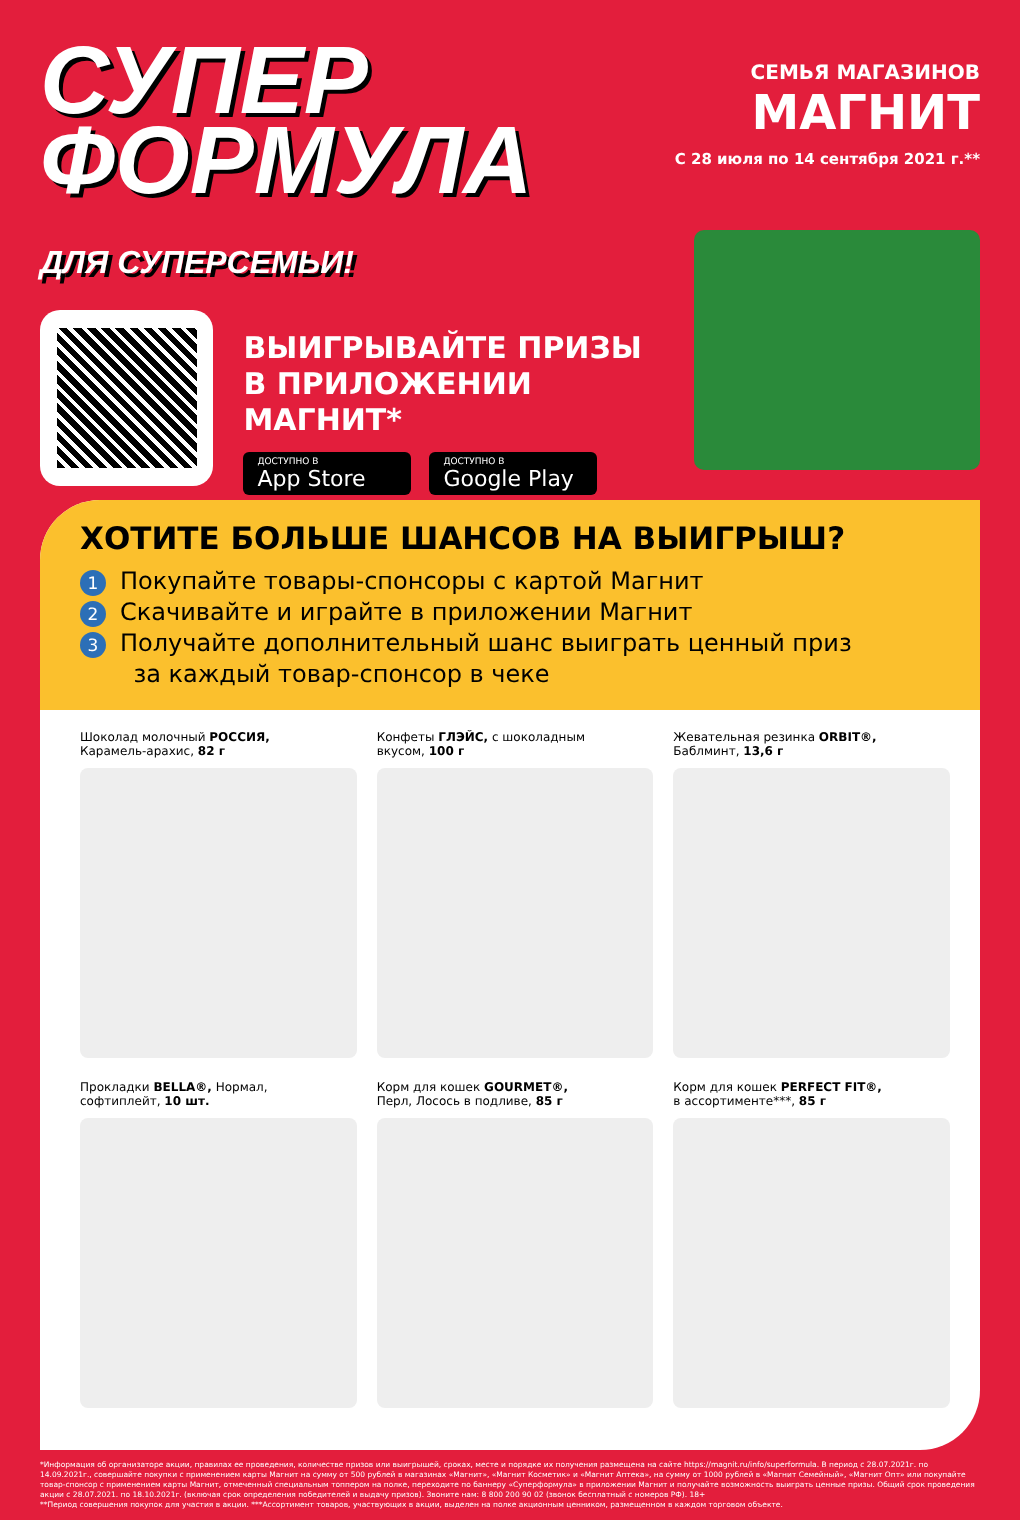СУПЕР
ФОРМУЛА
ДЛЯ СУПЕРСЕМЬИ!
СЕМЬЯ МАГАЗИНОВ
МАГНИТ
С 28 июля по 14 сентября 2021 г.**
ВЫИГРЫВАЙТЕ ПРИЗЫ
В ПРИЛОЖЕНИИ МАГНИТ*
ДОСТУПНО В
App Store
ДОСТУПНО В
Google Play
ХОТИТЕ БОЛЬШЕ ШАНСОВ НА ВЫИГРЫШ?
1 Покупайте товары-спонсоры с картой Магнит
2 Скачивайте и играйте в приложении Магнит
3 Получайте дополнительный шанс выиграть ценный приз
за каждый товар-спонсор в чеке
Шоколад молочный РОССИЯ,
Карамель-арахис, 82 г
Конфеты ГЛЭЙС, с шоколадным
вкусом, 100 г
Жевательная резинка ORBIT®,
Баблминт, 13,6 г
Прокладки BELLA®, Нормал,
софтиплейт, 10 шт.
Корм для кошек GOURMET®,
Перл, Лосось в подливе, 85 г
Корм для кошек PERFECT FIT®,
в ассортименте***, 85 г
*Информация об организаторе акции, правилах ее проведения, количестве призов или выигрышей, сроках, месте и порядке их получения размещена на сайте https://magnit.ru/info/superformula. В период с 28.07.2021г. по 14.09.2021г., совершайте покупки с применением карты Магнит на сумму от 500 рублей в магазинах «Магнит», «Магнит Косметик» и «Магнит Аптека», на сумму от 1000 рублей в «Магнит Семейный», «Магнит Опт» или покупайте товар-спонсор с применением карты Магнит, отмеченный специальным топпером на полке, переходите по баннеру «Суперформула» в приложении Магнит и получайте возможность выиграть ценные призы. Общий срок проведения акции с 28.07.2021. по 18.10.2021г. (включая срок определения победителей и выдачу призов). Звоните нам: 8 800 200 90 02 (звонок бесплатный с номеров РФ). 18+
**Период совершения покупок для участия в акции. ***Ассортимент товаров, участвующих в акции, выделен на полке акционным ценником, размещенном в каждом торговом объекте.